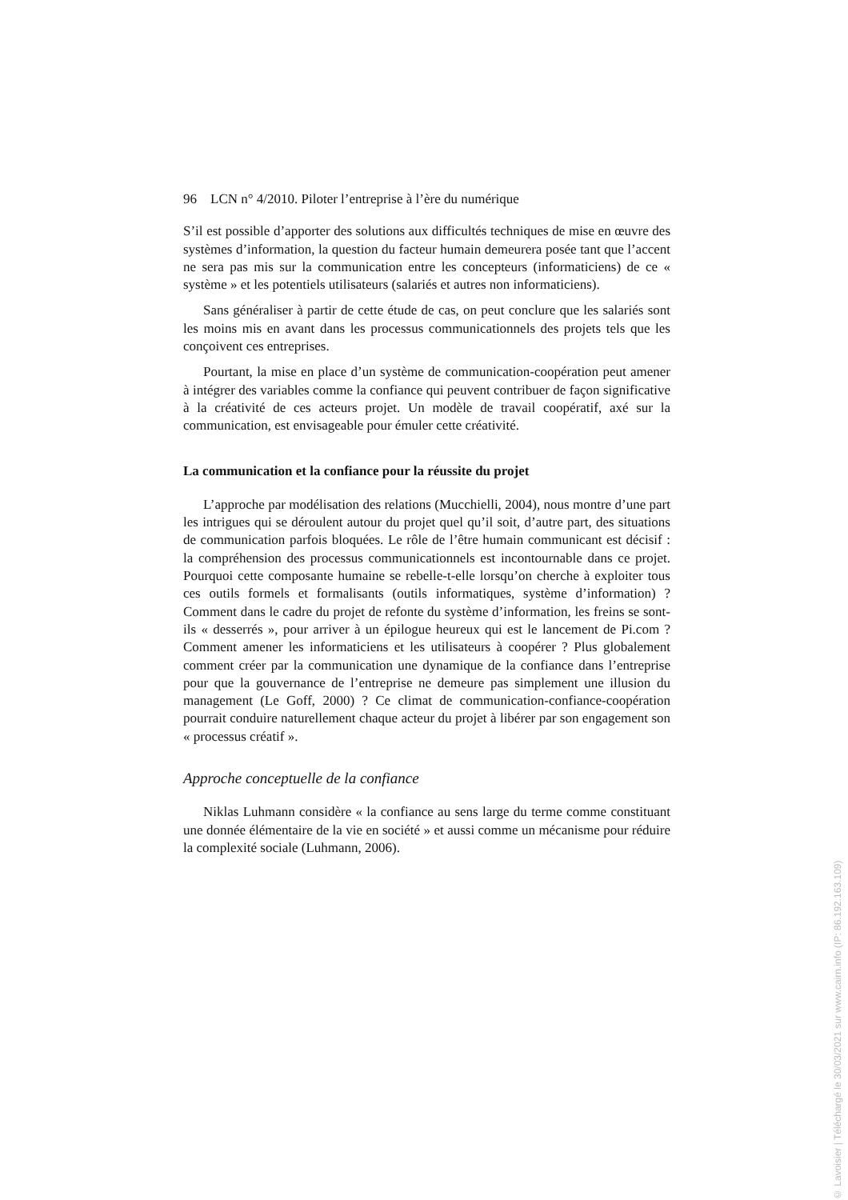96 LCN n° 4/2010. Piloter l’entreprise à l’ère du numérique
S’il est possible d’apporter des solutions aux difficultés techniques de mise en œuvre des systèmes d’information, la question du facteur humain demeurera posée tant que l’accent ne sera pas mis sur la communication entre les concepteurs (informaticiens) de ce « système » et les potentiels utilisateurs (salariés et autres non informaticiens).
Sans généraliser à partir de cette étude de cas, on peut conclure que les salariés sont les moins mis en avant dans les processus communicationnels des projets tels que les conçoivent ces entreprises.
Pourtant, la mise en place d’un système de communication-coopération peut amener à intégrer des variables comme la confiance qui peuvent contribuer de façon significative à la créativité de ces acteurs projet. Un modèle de travail coopératif, axé sur la communication, est envisageable pour émuler cette créativité.
La communication et la confiance pour la réussite du projet
L’approche par modélisation des relations (Mucchielli, 2004), nous montre d’une part les intrigues qui se déroulent autour du projet quel qu’il soit, d’autre part, des situations de communication parfois bloquées. Le rôle de l’être humain communicant est décisif : la compréhension des processus communicationnels est incontournable dans ce projet. Pourquoi cette composante humaine se rebelle-t-elle lorsqu’on cherche à exploiter tous ces outils formels et formalisants (outils informatiques, système d’information) ? Comment dans le cadre du projet de refonte du système d’information, les freins se sont-ils « desserrés », pour arriver à un épilogue heureux qui est le lancement de Pi.com ? Comment amener les informaticiens et les utilisateurs à coopérer ? Plus globalement comment créer par la communication une dynamique de la confiance dans l’entreprise pour que la gouvernance de l’entreprise ne demeure pas simplement une illusion du management (Le Goff, 2000) ? Ce climat de communication-confiance-coopération pourrait conduire naturellement chaque acteur du projet à libérer par son engagement son « processus créatif ».
Approche conceptuelle de la confiance
Niklas Luhmann considère « la confiance au sens large du terme comme constituant une donnée élémentaire de la vie en société » et aussi comme un mécanisme pour réduire la complexité sociale (Luhmann, 2006).
© Lavoisier | Téléchargé le 30/03/2021 sur www.cairn.info (IP: 86.192.163.109)